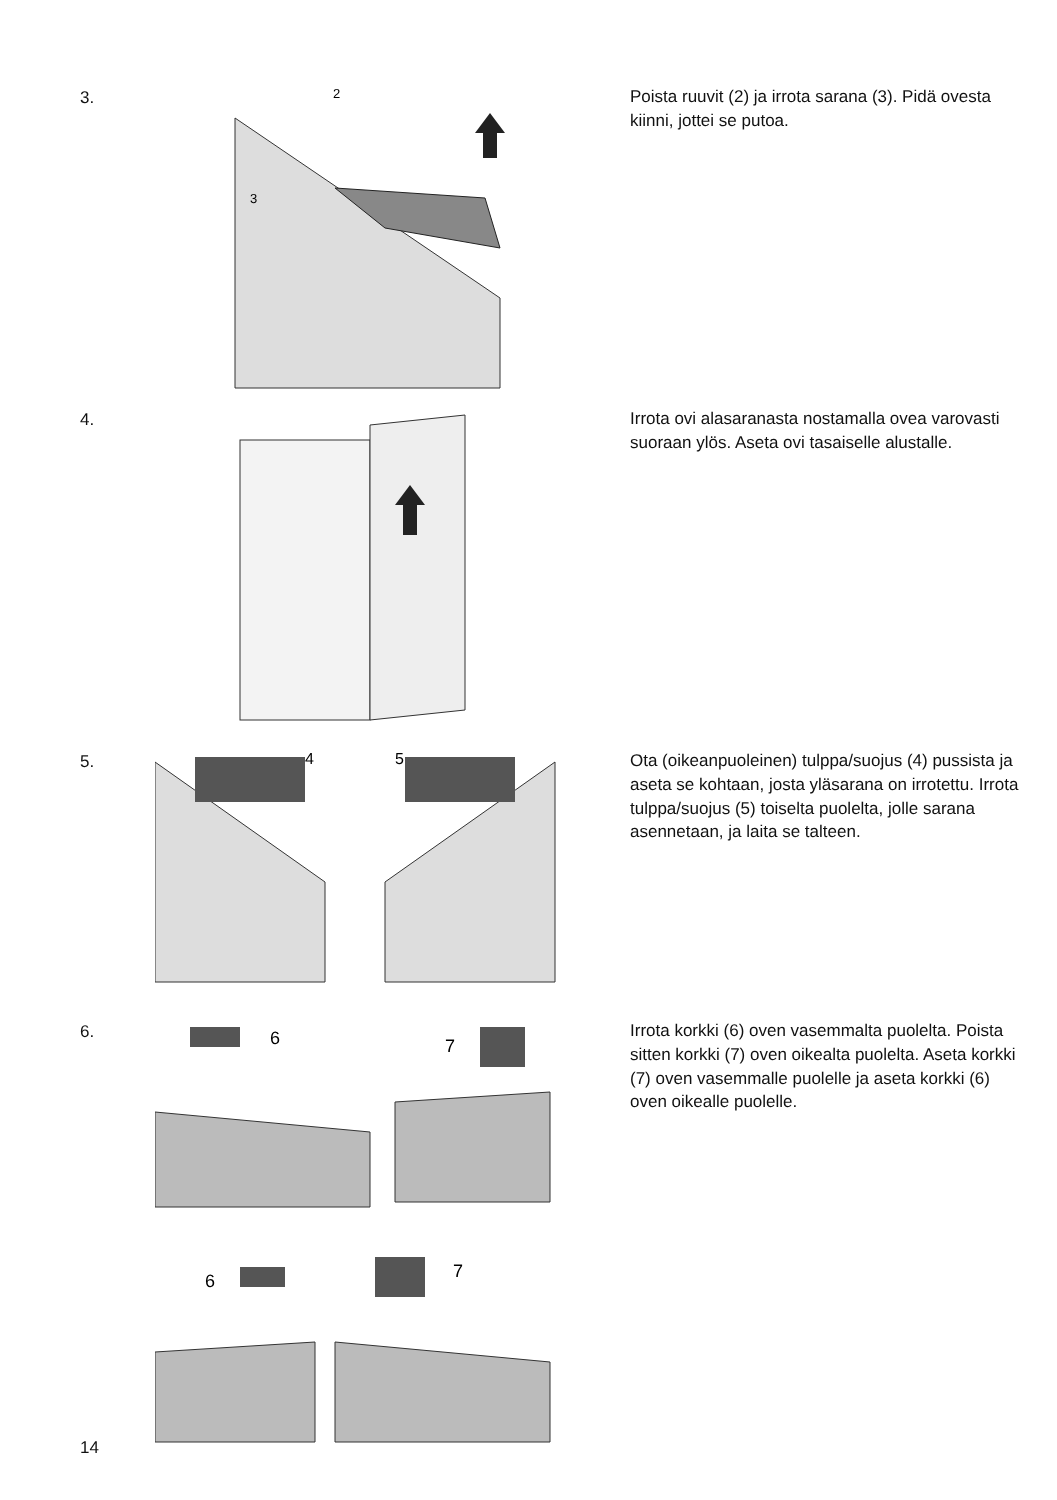3.
2
3
Poista ruuvit (2) ja irrota sarana (3). Pidä ovesta kiinni, jottei se putoa.
4.
Irrota ovi alasaranasta nostamalla ovea varovasti suoraan ylös. Aseta ovi tasaiselle alustalle.
5.
4
5
Ota (oikeanpuoleinen) tulppa/suojus (4) pussista ja aseta se kohtaan, josta yläsarana on irrotettu. Irrota tulppa/suojus (5) toiselta puolelta, jolle sarana asennetaan, ja laita se talteen.
6.
6
7
6
7
Irrota korkki (6) oven vasemmalta puolelta. Poista sitten korkki (7) oven oikealta puolelta. Aseta korkki (7) oven vasemmalle puolelle ja aseta korkki (6) oven oikealle puolelle.
14